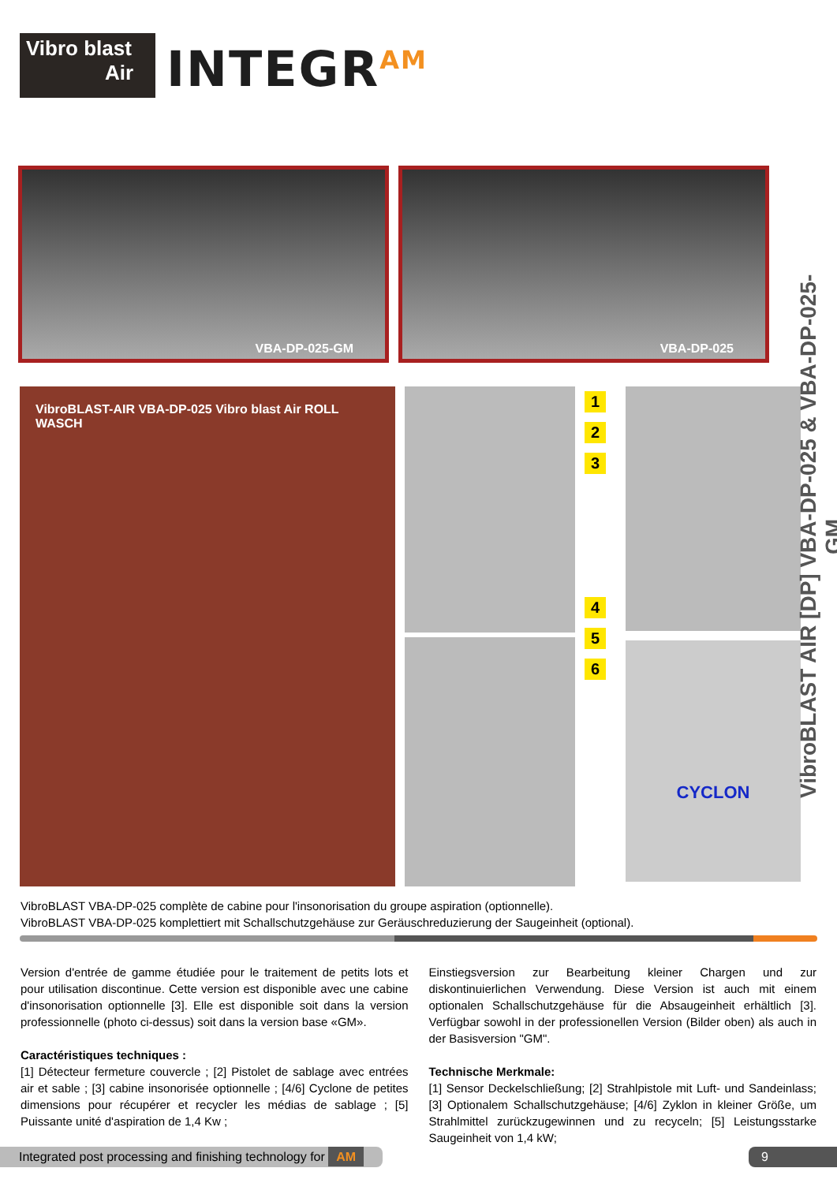Vibro blast
Air
INTEGR<sup>AM</sup>
VBA-DP-025-GM VBA-DP-025
VibroBLAST AIR [DP] VBA-DP-025 & VBA-DP-025-GM
VibroBLAST-AIR VBA-DP-025 Vibro blast Air ROLL WASCH
1
2
3
4
5
6
CYCLON
VibroBLAST VBA-DP-025 complète de cabine pour l'insonorisation du groupe aspiration (optionnelle).
VibroBLAST VBA-DP-025 komplettiert mit Schallschutzgehäuse zur Geräuschreduzierung der Saugeinheit (optional).
Version d'entrée de gamme étudiée pour le traitement de petits lots et pour utilisation discontinue. Cette version est disponible avec une cabine d'insonorisation optionnelle [3]. Elle est disponible soit dans la version professionnelle (photo ci-dessus) soit dans la version base «GM».
Caractéristiques techniques :
[1] Détecteur fermeture couvercle ; [2] Pistolet de sablage avec entrées air et sable ; [3] cabine insonorisée optionnelle ; [4/6] Cyclone de petites dimensions pour récupérer et recycler les médias de sablage ; [5] Puissante unité d'aspiration de 1,4 Kw ;
Einstiegsversion zur Bearbeitung kleiner Chargen und zur diskontinuierlichen Verwendung. Diese Version ist auch mit einem optionalen Schallschutzgehäuse für die Absaugeinheit erhältlich [3]. Verfügbar sowohl in der professionellen Version (Bilder oben) als auch in der Basisversion "GM".
Technische Merkmale:
[1] Sensor Deckelschließung; [2] Strahlpistole mit Luft- und Sandeinlass; [3] Optionalem Schallschutzgehäuse; [4/6] Zyklon in kleiner Größe, um Strahlmittel zurückzugewinnen und zu recyceln; [5] Leistungsstarke Saugeinheit von 1,4 kW;
Integrated post processing and finishing technology for AM
9